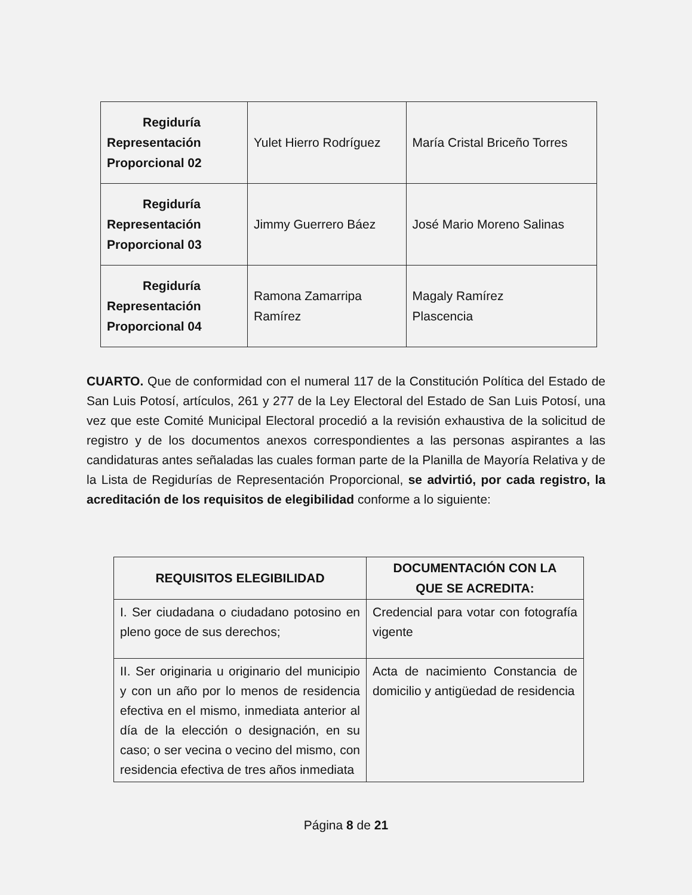| Regiduría Representación Proporcional 02 | Yulet Hierro Rodríguez | María Cristal Briceño Torres |
| Regiduría Representación Proporcional 03 | Jimmy Guerrero Báez | José Mario Moreno Salinas |
| Regiduría Representación Proporcional 04 | Ramona Zamarripa Ramírez | Magaly Ramírez Plascencia |
CUARTO. Que de conformidad con el numeral 117 de la Constitución Política del Estado de San Luis Potosí, artículos, 261 y 277 de la Ley Electoral del Estado de San Luis Potosí, una vez que este Comité Municipal Electoral procedió a la revisión exhaustiva de la solicitud de registro y de los documentos anexos correspondientes a las personas aspirantes a las candidaturas antes señaladas las cuales forman parte de la Planilla de Mayoría Relativa y de la Lista de Regidurías de Representación Proporcional, se advirtió, por cada registro, la acreditación de los requisitos de elegibilidad conforme a lo siguiente:
| REQUISITOS ELEGIBILIDAD | DOCUMENTACIÓN CON LA QUE SE ACREDITA: |
| --- | --- |
| I. Ser ciudadana o ciudadano potosino en pleno goce de sus derechos; | Credencial para votar con fotografía vigente |
| II. Ser originaria u originario del municipio y con un año por lo menos de residencia efectiva en el mismo, inmediata anterior al día de la elección o designación, en su caso; o ser vecina o vecino del mismo, con residencia efectiva de tres años inmediata | Acta de nacimiento Constancia de domicilio y antigüedad de residencia |
Página 8 de 21